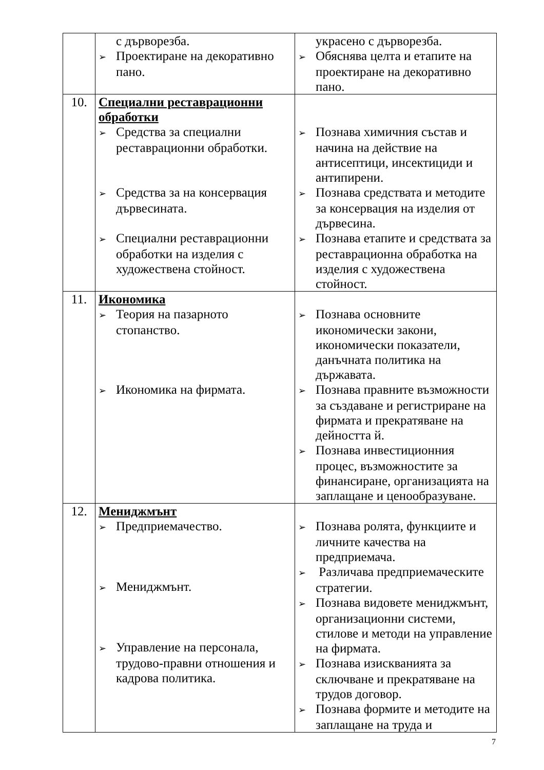| | с дърворезба. ➢ Проектиране на декоративно пано. | украсено с дърворезба. ➢ Обяснява целта и етапите на проектиране на декоративно пано. |
| 10. | Специални реставрационни обработки ➢ Средства за специални реставрационни обработки. ➢ Средства за на консервация дървесината. ➢ Специални реставрационни обработки на изделия с художествена стойност. | ➢ Познава химичния състав и начина на действие на антисептици, инсектициди и антипирени. ➢ Познава средствата и методите за консервация на изделия от дървесина. ➢ Познава етапите и средствата за реставрационна обработка на изделия с художествена стойност. |
| 11. | Икономика ➢ Теория на пазарното стопанство. ➢ Икономика на фирмата. | ➢ Познава основните икономически закони, икономически показатели, данъчната политика на държавата. ➢ Познава правните възможности за създаване и регистриране на фирмата и прекратяване на дейността й. ➢ Познава инвестиционния процес, възможностите за финансиране, организацията на заплащане и ценообразуване. |
| 12. | Мениджмънт ➢ Предприемачество. ➢ Мениджмънт. ➢ Управление на персонала, трудово-правни отношения и кадрова политика. | ➢ Познава ролята, функциите и личните качества на предприемача. ➢ Различава предприемаческите стратегии. ➢ Познава видовете мениджмънт, организационни системи, стилове и методи на управление на фирмата. ➢ Познава изискванията за сключване и прекратяване на трудов договор. ➢ Познава формите и методите на заплащане на труда и |
7